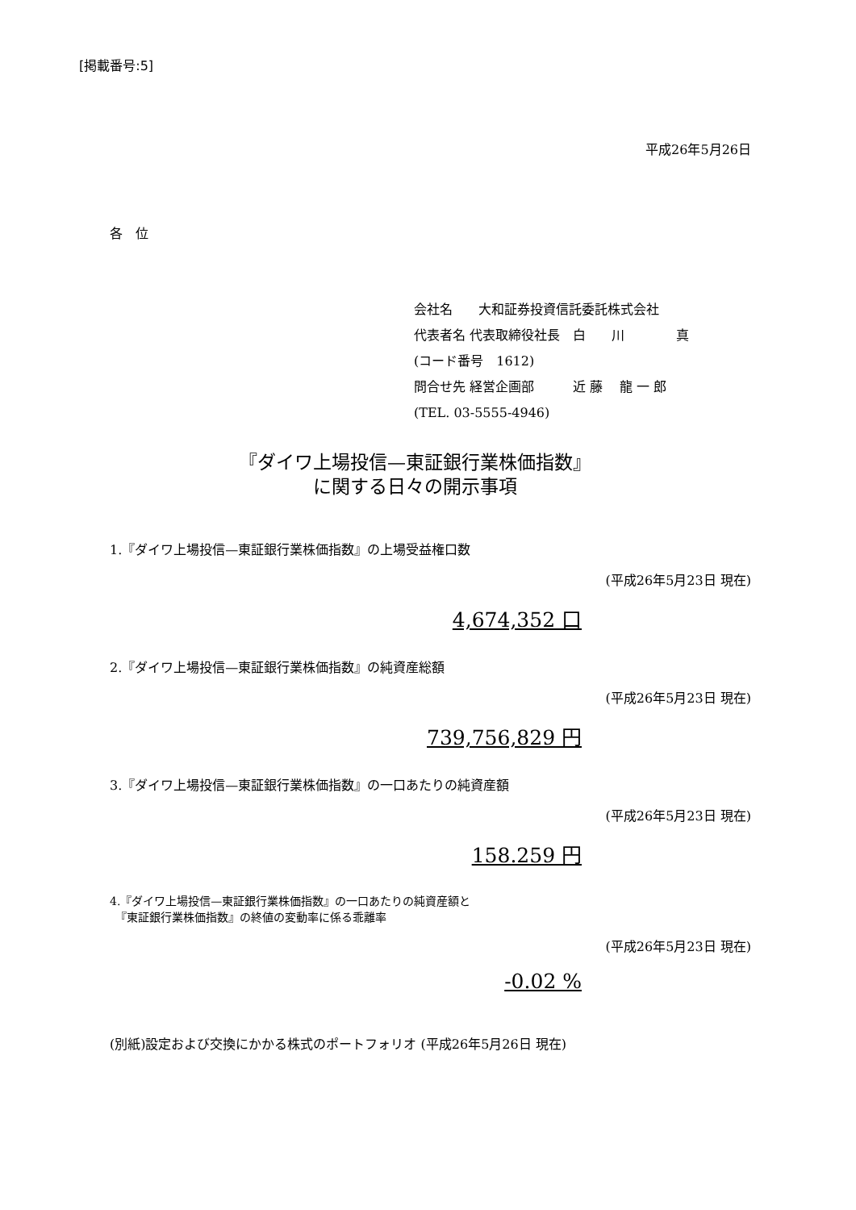[掲載番号:5]
平成26年5月26日
各　位
会社名　　大和証券投資信託委託株式会社
代表者名 代表取締役社長　白　　川　　　　真
(コード番号　1612)
問合せ先 経営企画部　　　近 藤　 龍 一 郎
(TEL. 03-5555-4946)
『ダイワ上場投信—東証銀行業株価指数』
に関する日々の開示事項
1.『ダイワ上場投信—東証銀行業株価指数』の上場受益権口数
(平成26年5月23日 現在)
4,674,352 口
2.『ダイワ上場投信—東証銀行業株価指数』の純資産総額
(平成26年5月23日 現在)
739,756,829 円
3.『ダイワ上場投信—東証銀行業株価指数』の一口あたりの純資産額
(平成26年5月23日 現在)
158.259 円
4.『ダイワ上場投信—東証銀行業株価指数』の一口あたりの純資産額と
　『東証銀行業株価指数』の終値の変動率に係る乖離率
(平成26年5月23日 現在)
-0.02 %
(別紙)設定および交換にかかる株式のポートフォリオ (平成26年5月26日 現在)